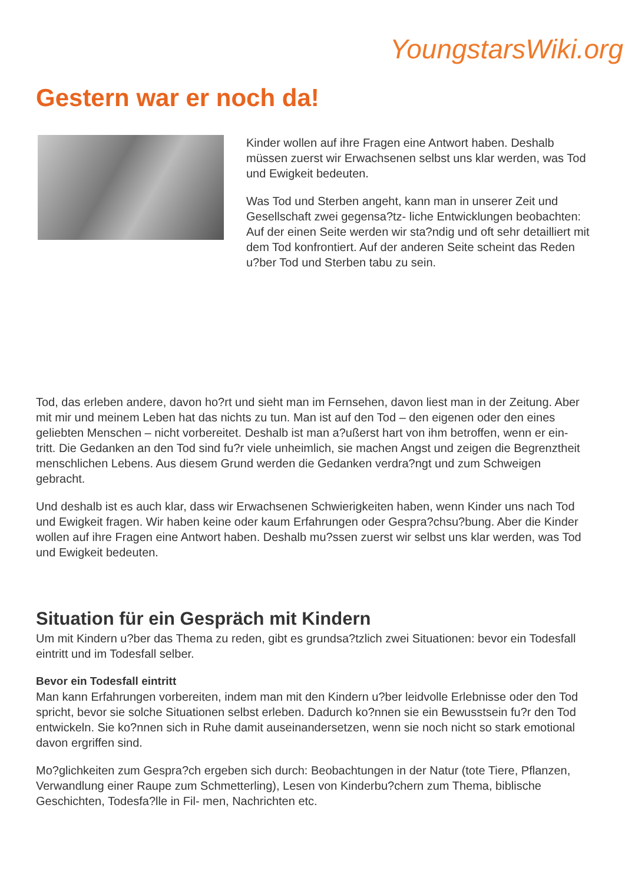YoungstarsWiki.org
Gestern war er noch da!
Kinder wollen auf ihre Fragen eine Antwort haben. Deshalb müssen zuerst wir Erwachsenen selbst uns klar werden, was Tod und Ewigkeit bedeuten.
Was Tod und Sterben angeht, kann man in unserer Zeit und Gesellschaft zwei gegensa?tz- liche Entwicklungen beobachten: Auf der einen Seite werden wir sta?ndig und oft sehr detailliert mit dem Tod konfrontiert. Auf der anderen Seite scheint das Reden u?ber Tod und Sterben tabu zu sein.
Tod, das erleben andere, davon ho?rt und sieht man im Fernsehen, davon liest man in der Zeitung. Aber mit mir und meinem Leben hat das nichts zu tun. Man ist auf den Tod – den eigenen oder den eines geliebten Menschen – nicht vorbereitet. Deshalb ist man a?ußerst hart von ihm betroffen, wenn er ein- tritt. Die Gedanken an den Tod sind fu?r viele unheimlich, sie machen Angst und zeigen die Begrenztheit menschlichen Lebens. Aus diesem Grund werden die Gedanken verdra?ngt und zum Schweigen gebracht.
Und deshalb ist es auch klar, dass wir Erwachsenen Schwierigkeiten haben, wenn Kinder uns nach Tod und Ewigkeit fragen. Wir haben keine oder kaum Erfahrungen oder Gespra?chsu?bung. Aber die Kinder wollen auf ihre Fragen eine Antwort haben. Deshalb mu?ssen zuerst wir selbst uns klar werden, was Tod und Ewigkeit bedeuten.
Situation für ein Gespräch mit Kindern
Um mit Kindern u?ber das Thema zu reden, gibt es grundsa?tzlich zwei Situationen: bevor ein Todesfall eintritt und im Todesfall selber.
Bevor ein Todesfall eintritt
Man kann Erfahrungen vorbereiten, indem man mit den Kindern u?ber leidvolle Erlebnisse oder den Tod spricht, bevor sie solche Situationen selbst erleben. Dadurch ko?nnen sie ein Bewusstsein fu?r den Tod entwickeln. Sie ko?nnen sich in Ruhe damit auseinandersetzen, wenn sie noch nicht so stark emotional davon ergriffen sind.
Mo?glichkeiten zum Gespra?ch ergeben sich durch: Beobachtungen in der Natur (tote Tiere, Pflanzen, Verwandlung einer Raupe zum Schmetterling), Lesen von Kinderbu?chern zum Thema, biblische Geschichten, Todesfa?lle in Fil- men, Nachrichten etc.